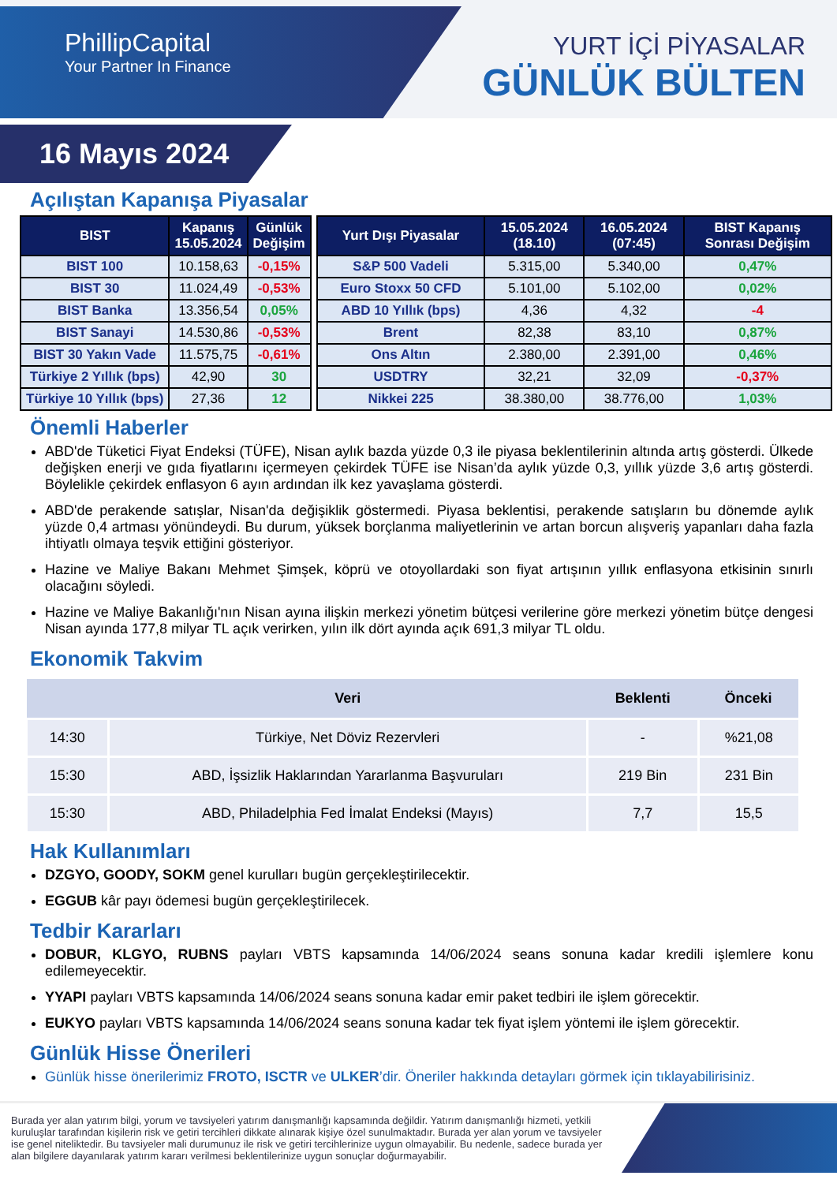PhillipCapital
Your Partner In Finance
YURT İÇİ PİYASALAR
GÜNLÜK BÜLTEN
16 Mayıs 2024
Açılıştan Kapanışa Piyasalar
| BIST | Kapanış 15.05.2024 | Günlük Değişim |
| --- | --- | --- |
| BIST 100 | 10.158,63 | -0,15% |
| BIST 30 | 11.024,49 | -0,53% |
| BIST Banka | 13.356,54 | 0,05% |
| BIST Sanayi | 14.530,86 | -0,53% |
| BIST 30 Yakın Vade | 11.575,75 | -0,61% |
| Türkiye 2 Yıllık (bps) | 42,90 | 30 |
| Türkiye 10 Yıllık (bps) | 27,36 | 12 |
| Yurt Dışı Piyasalar | 15.05.2024 (18.10) | 16.05.2024 (07:45) | BIST Kapanış Sonrası Değişim |
| --- | --- | --- | --- |
| S&P 500 Vadeli | 5.315,00 | 5.340,00 | 0,47% |
| Euro Stoxx 50 CFD | 5.101,00 | 5.102,00 | 0,02% |
| ABD 10 Yıllık (bps) | 4,36 | 4,32 | -4 |
| Brent | 82,38 | 83,10 | 0,87% |
| Ons Altın | 2.380,00 | 2.391,00 | 0,46% |
| USDTRY | 32,21 | 32,09 | -0,37% |
| Nikkei 225 | 38.380,00 | 38.776,00 | 1,03% |
Önemli Haberler
ABD'de Tüketici Fiyat Endeksi (TÜFE), Nisan aylık bazda yüzde 0,3 ile piyasa beklentilerinin altında artış gösterdi. Ülkede değişken enerji ve gıda fiyatlarını içermeyen çekirdek TÜFE ise Nisan’da aylık yüzde 0,3, yıllık yüzde 3,6 artış gösterdi. Böylelikle çekirdek enflasyon 6 ayın ardından ilk kez yavaşlama gösterdi.
ABD'de perakende satışlar, Nisan'da değişiklik göstermedi. Piyasa beklentisi, perakende satışların bu dönemde aylık yüzde 0,4 artması yönündeydi. Bu durum, yüksek borçlanma maliyetlerinin ve artan borcun alışveriş yapanları daha fazla ihtiyatlı olmaya teşvik ettiğini gösteriyor.
Hazine ve Maliye Bakanı Mehmet Şimşek, köprü ve otoyollardaki son fiyat artışının yıllık enflasyona etkisinin sınırlı olacağını söyledi.
Hazine ve Maliye Bakanlığı'nın Nisan ayına ilişkin merkezi yönetim bütçesi verilerine göre merkezi yönetim bütçe dengesi Nisan ayında 177,8 milyar TL açık verirken, yılın ilk dört ayında açık 691,3 milyar TL oldu.
Ekonomik Takvim
| | Veri | Beklenti | Önceki |
| --- | --- | --- | --- |
| 14:30 | Türkiye, Net Döviz Rezervleri | - | %21,08 |
| 15:30 | ABD, İşsizlik Haklarından Yararlanma Başvuruları | 219 Bin | 231 Bin |
| 15:30 | ABD, Philadelphia Fed İmalat Endeksi (Mayıs) | 7,7 | 15,5 |
Hak Kullanımları
DZGYO, GOODY, SOKM genel kurulları bugün gerçekleştirilecektir.
EGGUB kâr payı ödemesi bugün gerçekleştirilecek.
Tedbir Kararları
DOBUR, KLGYO, RUBNS payları VBTS kapsamında 14/06/2024 seans sonuna kadar kredili işlemlere konu edilemeyecektir.
YYAPI payları VBTS kapsamında 14/06/2024 seans sonuna kadar emir paket tedbiri ile işlem görecektir.
EUKYO payları VBTS kapsamında 14/06/2024 seans sonuna kadar tek fiyat işlem yöntemi ile işlem görecektir.
Günlük Hisse Önerileri
Günlük hisse önerilerimiz FROTO, ISCTR ve ULKER’dir. Öneriler hakkında detayları görmek için tıklayabilirisiniz.
Burada yer alan yatırım bilgi, yorum ve tavsiyeleri yatırım danışmanlığı kapsamında değildir. Yatırım danışmanlığı hizmeti, yetkili kuruluşlar tarafından kişilerin risk ve getiri tercihleri dikkate alınarak kişiye özel sunulmaktadır. Burada yer alan yorum ve tavsiyeler ise genel niteliktedir. Bu tavsiyeler mali durumunuz ile risk ve getiri tercihlerinize uygun olmayabilir. Bu nedenle, sadece burada yer alan bilgilere dayanılarak yatırım kararı verilmesi beklentilerinize uygun sonuçlar doğurmayabilir.